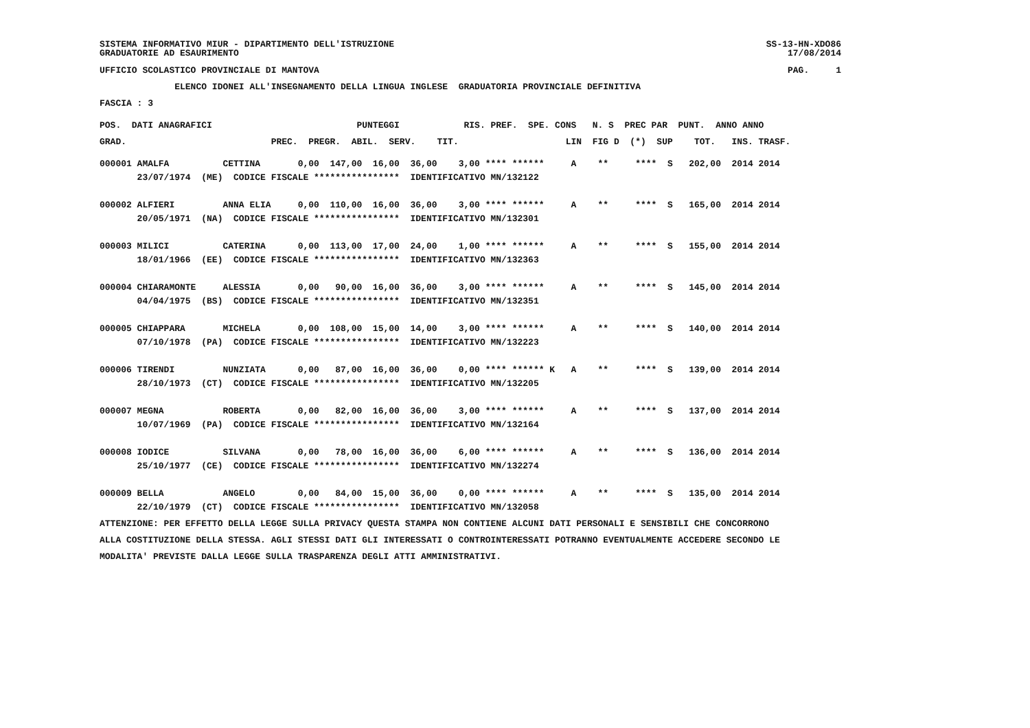SISTEMA INFORMATIVO MIUR - DIPARTIMENTO DELL'ISTRUZIONE SS-13-HN-XDO86
GRADUATORIE AD ESAURIMENTO 17/08/2014
UFFICIO SCOLASTICO PROVINCIALE DI MANTOVA PAG. 1
ELENCO IDONEI ALL'INSEGNAMENTO DELLA LINGUA INGLESE GRADUATORIA PROVINCIALE DEFINITIVA
FASCIA : 3
POS. DATI ANAGRAFICI PUNTEGGI RIS. PREF. SPE. CONS N. S PREC PAR PUNT. ANNO ANNO
GRAD. PREC. PREGR. ABIL. SERV. TIT. LIN FIG D (*) SUP TOT. INS. TRASF.
000001 AMALFA CETTINA 0,00 147,00 16,00 36,00 3,00 **** ****** A ** **** S 202,00 2014 2014 23/07/1974 (ME) CODICE FISCALE **************** IDENTIFICATIVO MN/132122 000002 ALFIERI ANNA ELIA 0,00 110,00 16,00 36,00 3,00 **** ****** A ** **** S 165,00 2014 2014 20/05/1971 (NA) CODICE FISCALE **************** IDENTIFICATIVO MN/132301 000003 MILICI CATERINA 0,00 113,00 17,00 24,00 1,00 **** ****** A ** **** S 155,00 2014 2014 18/01/1966 (EE) CODICE FISCALE **************** IDENTIFICATIVO MN/132363 000004 CHIARAMONTE ALESSIA 0,00 90,00 16,00 36,00 3,00 **** ****** A ** **** S 145,00 2014 2014 04/04/1975 (BS) CODICE FISCALE **************** IDENTIFICATIVO MN/132351 000005 CHIAPPARA MICHELA 0,00 108,00 15,00 14,00 3,00 **** ****** A ** **** S 140,00 2014 2014 07/10/1978 (PA) CODICE FISCALE **************** IDENTIFICATIVO MN/132223 000006 TIRENDI NUNZIATA 0,00 87,00 16,00 36,00 0,00 **** ****** K A ** **** S 139,00 2014 2014 28/10/1973 (CT) CODICE FISCALE **************** IDENTIFICATIVO MN/132205 000007 MEGNA ROBERTA 0,00 82,00 16,00 36,00 3,00 **** ****** A ** **** S 137,00 2014 2014 10/07/1969 (PA) CODICE FISCALE **************** IDENTIFICATIVO MN/132164 000008 IODICE SILVANA 0,00 78,00 16,00 36,00 6,00 **** ****** A ** **** S 136,00 2014 2014 25/10/1977 (CE) CODICE FISCALE **************** IDENTIFICATIVO MN/132274 000009 BELLA ANGELO 0,00 84,00 15,00 36,00 0,00 **** ****** A ** **** S 135,00 2014 2014 22/10/1979 (CT) CODICE FISCALE **************** IDENTIFICATIVO MN/132058
ATTENZIONE: PER EFFETTO DELLA LEGGE SULLA PRIVACY QUESTA STAMPA NON CONTIENE ALCUNI DATI PERSONALI E SENSIBILI CHE CONCORRONO ALLA COSTITUZIONE DELLA STESSA. AGLI STESSI DATI GLI INTERESSATI O CONTROINTERESSATI POTRANNO EVENTUALMENTE ACCEDERE SECONDO LE MODALITA' PREVISTE DALLA LEGGE SULLA TRASPARENZA DEGLI ATTI AMMINISTRATIVI.